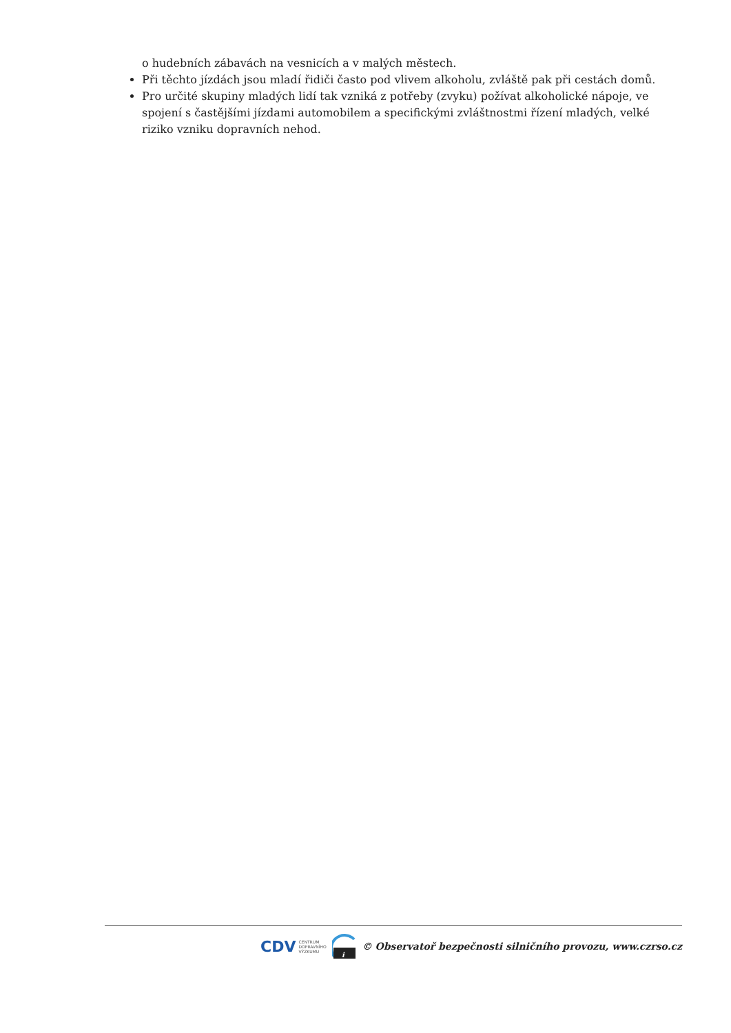o hudebních zábavách na vesnicích a v malých městech.
Při těchto jízdách jsou mladí řidiči často pod vlivem alkoholu, zvláště pak při cestách domů.
Pro určité skupiny mladých lidí tak vzniká z potřeby (zvyku) požívat alkoholické nápoje, ve spojení s častějšími jízdami automobilem a specifickými zvláštnostmi řízení mladých, velké riziko vzniku dopravních nehod.
CDV CENTRUM
DOPRAVNÍHO
VÝZKUMU
i
© Observatoř bezpečnosti silničního provozu, www.czrso.cz